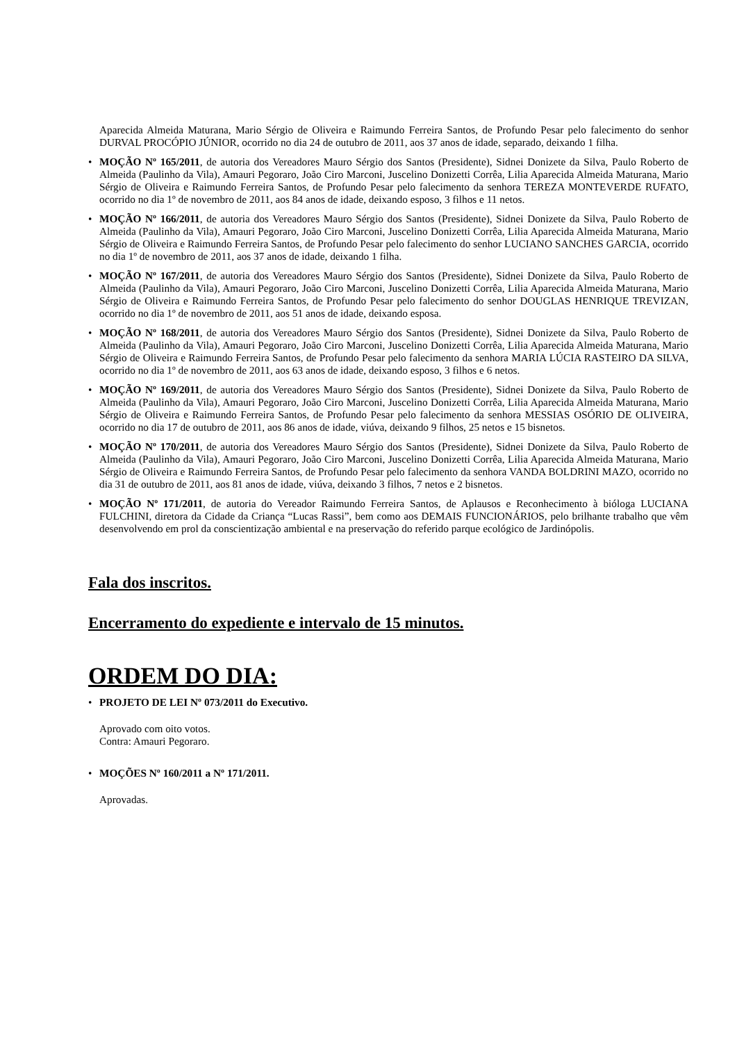Aparecida Almeida Maturana, Mario Sérgio de Oliveira e Raimundo Ferreira Santos, de Profundo Pesar pelo falecimento do senhor DURVAL PROCÓPIO JÚNIOR, ocorrido no dia 24 de outubro de 2011, aos 37 anos de idade, separado, deixando 1 filha.
• MOÇÃO Nº 165/2011, de autoria dos Vereadores Mauro Sérgio dos Santos (Presidente), Sidnei Donizete da Silva, Paulo Roberto de Almeida (Paulinho da Vila), Amauri Pegoraro, João Ciro Marconi, Juscelino Donizetti Corrêa, Lilia Aparecida Almeida Maturana, Mario Sérgio de Oliveira e Raimundo Ferreira Santos, de Profundo Pesar pelo falecimento da senhora TEREZA MONTEVERDE RUFATO, ocorrido no dia 1º de novembro de 2011, aos 84 anos de idade, deixando esposo, 3 filhos e 11 netos.
• MOÇÃO Nº 166/2011, de autoria dos Vereadores Mauro Sérgio dos Santos (Presidente), Sidnei Donizete da Silva, Paulo Roberto de Almeida (Paulinho da Vila), Amauri Pegoraro, João Ciro Marconi, Juscelino Donizetti Corrêa, Lilia Aparecida Almeida Maturana, Mario Sérgio de Oliveira e Raimundo Ferreira Santos, de Profundo Pesar pelo falecimento do senhor LUCIANO SANCHES GARCIA, ocorrido no dia 1º de novembro de 2011, aos 37 anos de idade, deixando 1 filha.
• MOÇÃO Nº 167/2011, de autoria dos Vereadores Mauro Sérgio dos Santos (Presidente), Sidnei Donizete da Silva, Paulo Roberto de Almeida (Paulinho da Vila), Amauri Pegoraro, João Ciro Marconi, Juscelino Donizetti Corrêa, Lilia Aparecida Almeida Maturana, Mario Sérgio de Oliveira e Raimundo Ferreira Santos, de Profundo Pesar pelo falecimento do senhor DOUGLAS HENRIQUE TREVIZAN, ocorrido no dia 1º de novembro de 2011, aos 51 anos de idade, deixando esposa.
• MOÇÃO Nº 168/2011, de autoria dos Vereadores Mauro Sérgio dos Santos (Presidente), Sidnei Donizete da Silva, Paulo Roberto de Almeida (Paulinho da Vila), Amauri Pegoraro, João Ciro Marconi, Juscelino Donizetti Corrêa, Lilia Aparecida Almeida Maturana, Mario Sérgio de Oliveira e Raimundo Ferreira Santos, de Profundo Pesar pelo falecimento da senhora MARIA LÚCIA RASTEIRO DA SILVA, ocorrido no dia 1º de novembro de 2011, aos 63 anos de idade, deixando esposo, 3 filhos e 6 netos.
• MOÇÃO Nº 169/2011, de autoria dos Vereadores Mauro Sérgio dos Santos (Presidente), Sidnei Donizete da Silva, Paulo Roberto de Almeida (Paulinho da Vila), Amauri Pegoraro, João Ciro Marconi, Juscelino Donizetti Corrêa, Lilia Aparecida Almeida Maturana, Mario Sérgio de Oliveira e Raimundo Ferreira Santos, de Profundo Pesar pelo falecimento da senhora MESSIAS OSÓRIO DE OLIVEIRA, ocorrido no dia 17 de outubro de 2011, aos 86 anos de idade, viúva, deixando 9 filhos, 25 netos e 15 bisnetos.
• MOÇÃO Nº 170/2011, de autoria dos Vereadores Mauro Sérgio dos Santos (Presidente), Sidnei Donizete da Silva, Paulo Roberto de Almeida (Paulinho da Vila), Amauri Pegoraro, João Ciro Marconi, Juscelino Donizetti Corrêa, Lilia Aparecida Almeida Maturana, Mario Sérgio de Oliveira e Raimundo Ferreira Santos, de Profundo Pesar pelo falecimento da senhora VANDA BOLDRINI MAZO, ocorrido no dia 31 de outubro de 2011, aos 81 anos de idade, viúva, deixando 3 filhos, 7 netos e 2 bisnetos.
• MOÇÃO Nº 171/2011, de autoria do Vereador Raimundo Ferreira Santos, de Aplausos e Reconhecimento à bióloga LUCIANA FULCHINI, diretora da Cidade da Criança “Lucas Rassi”, bem como aos DEMAIS FUNCIONÁRIOS, pelo brilhante trabalho que vêm desenvolvendo em prol da conscientização ambiental e na preservação do referido parque ecológico de Jardinópolis.
Fala dos inscritos.
Encerramento do expediente e intervalo de 15 minutos.
ORDEM DO DIA:
• PROJETO DE LEI Nº 073/2011 do Executivo.
Aprovado com oito votos.
Contra: Amauri Pegoraro.
• MOÇÕES Nº 160/2011 a Nº 171/2011.
Aprovadas.